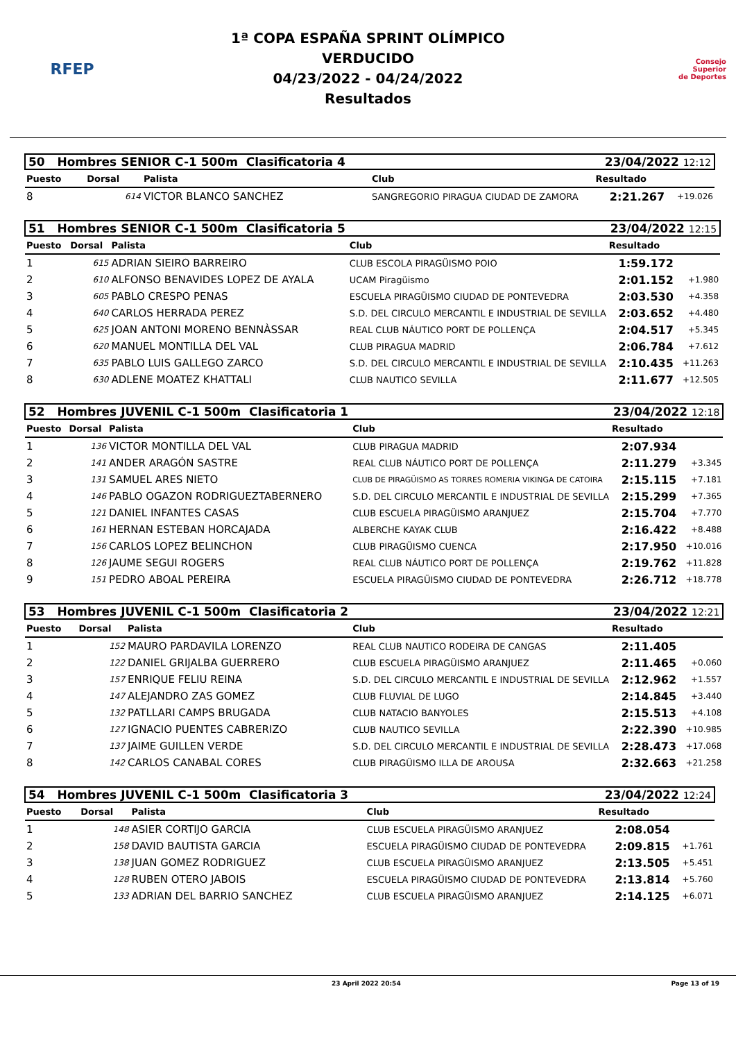RFEP
1ª COPA ESPAÑA SPRINT OLÍMPICO
VERDUCIDO
04/23/2022 - 04/24/2022
Resultados
Consejo
Superior
de Deportes
| 50 Hombres SENIOR C-1 500m Clasificatoria 4 | | | | 23/04/2022 12:12 | |
| Puesto | Dorsal | Palista | Club | Resultado | |
| 8 | 614 | VICTOR BLANCO SANCHEZ | SANGREGORIO PIRAGUA CIUDAD DE ZAMORA | 2:21.267 | +19.026 |
| 51 Hombres SENIOR C-1 500m Clasificatoria 5 | | | | 23/04/2022 12:15 | |
| Puesto | Dorsal | Palista | Club | Resultado | |
| 1 | 615 | ADRIAN SIEIRO BARREIRO | CLUB ESCOLA PIRAGÜISMO POIO | 1:59.172 | |
| 2 | 610 | ALFONSO BENAVIDES LOPEZ DE AYALA | UCAM Piragüismo | 2:01.152 | +1.980 |
| 3 | 605 | PABLO CRESPO PENAS | ESCUELA PIRAGÜISMO CIUDAD DE PONTEVEDRA | 2:03.530 | +4.358 |
| 4 | 640 | CARLOS HERRADA PEREZ | S.D. DEL CIRCULO MERCANTIL E INDUSTRIAL DE SEVILLA | 2:03.652 | +4.480 |
| 5 | 625 | JOAN ANTONI MORENO BENNÀSSAR | REAL CLUB NÁUTICO PORT DE POLLENÇA | 2:04.517 | +5.345 |
| 6 | 620 | MANUEL MONTILLA DEL VAL | CLUB PIRAGUA MADRID | 2:06.784 | +7.612 |
| 7 | 635 | PABLO LUIS GALLEGO ZARCO | S.D. DEL CIRCULO MERCANTIL E INDUSTRIAL DE SEVILLA | 2:10.435 | +11.263 |
| 8 | 630 | ADLENE MOATEZ KHATTALI | CLUB NAUTICO SEVILLA | 2:11.677 | +12.505 |
| 52 Hombres JUVENIL C-1 500m Clasificatoria 1 | | | | 23/04/2022 12:18 | |
| Puesto | Dorsal | Palista | Club | Resultado | |
| 1 | 136 | VICTOR MONTILLA DEL VAL | CLUB PIRAGUA MADRID | 2:07.934 | |
| 2 | 141 | ANDER ARAGÓN SASTRE | REAL CLUB NÁUTICO PORT DE POLLENÇA | 2:11.279 | +3.345 |
| 3 | 131 | SAMUEL ARES NIETO | CLUB DE PIRAGÜISMO AS TORRES ROMERIA VIKINGA DE CATOIRA | 2:15.115 | +7.181 |
| 4 | 146 | PABLO OGAZON RODRIGUEZTABERNERO | S.D. DEL CIRCULO MERCANTIL E INDUSTRIAL DE SEVILLA | 2:15.299 | +7.365 |
| 5 | 121 | DANIEL INFANTES CASAS | CLUB ESCUELA PIRAGÜISMO ARANJUEZ | 2:15.704 | +7.770 |
| 6 | 161 | HERNAN ESTEBAN HORCAJADA | ALBERCHE KAYAK CLUB | 2:16.422 | +8.488 |
| 7 | 156 | CARLOS LOPEZ BELINCHON | CLUB PIRAGÜISMO CUENCA | 2:17.950 | +10.016 |
| 8 | 126 | JAUME SEGUI ROGERS | REAL CLUB NÁUTICO PORT DE POLLENÇA | 2:19.762 | +11.828 |
| 9 | 151 | PEDRO ABOAL PEREIRA | ESCUELA PIRAGÜISMO CIUDAD DE PONTEVEDRA | 2:26.712 | +18.778 |
| 53 Hombres JUVENIL C-1 500m Clasificatoria 2 | | | | 23/04/2022 12:21 | |
| Puesto | Dorsal | Palista | Club | Resultado | |
| 1 | 152 | MAURO PARDAVILA LORENZO | REAL CLUB NAUTICO RODEIRA DE CANGAS | 2:11.405 | |
| 2 | 122 | DANIEL GRIJALBA GUERRERO | CLUB ESCUELA PIRAGÜISMO ARANJUEZ | 2:11.465 | +0.060 |
| 3 | 157 | ENRIQUE FELIU REINA | S.D. DEL CIRCULO MERCANTIL E INDUSTRIAL DE SEVILLA | 2:12.962 | +1.557 |
| 4 | 147 | ALEJANDRO ZAS GOMEZ | CLUB FLUVIAL DE LUGO | 2:14.845 | +3.440 |
| 5 | 132 | PATLLARI CAMPS BRUGADA | CLUB NATACIO BANYOLES | 2:15.513 | +4.108 |
| 6 | 127 | IGNACIO PUENTES CABRERIZO | CLUB NAUTICO SEVILLA | 2:22.390 | +10.985 |
| 7 | 137 | JAIME GUILLEN VERDE | S.D. DEL CIRCULO MERCANTIL E INDUSTRIAL DE SEVILLA | 2:28.473 | +17.068 |
| 8 | 142 | CARLOS CANABAL CORES | CLUB PIRAGÜISMO ILLA DE AROUSA | 2:32.663 | +21.258 |
| 54 Hombres JUVENIL C-1 500m Clasificatoria 3 | | | | 23/04/2022 12:24 | |
| Puesto | Dorsal | Palista | Club | Resultado | |
| 1 | 148 | ASIER CORTIJO GARCIA | CLUB ESCUELA PIRAGÜISMO ARANJUEZ | 2:08.054 | |
| 2 | 158 | DAVID BAUTISTA GARCIA | ESCUELA PIRAGÜISMO CIUDAD DE PONTEVEDRA | 2:09.815 | +1.761 |
| 3 | 138 | JUAN GOMEZ RODRIGUEZ | CLUB ESCUELA PIRAGÜISMO ARANJUEZ | 2:13.505 | +5.451 |
| 4 | 128 | RUBEN OTERO JABOIS | ESCUELA PIRAGÜISMO CIUDAD DE PONTEVEDRA | 2:13.814 | +5.760 |
| 5 | 133 | ADRIAN DEL BARRIO SANCHEZ | CLUB ESCUELA PIRAGÜISMO ARANJUEZ | 2:14.125 | +6.071 |
23 April 2022 20:54 Page 13 of 19